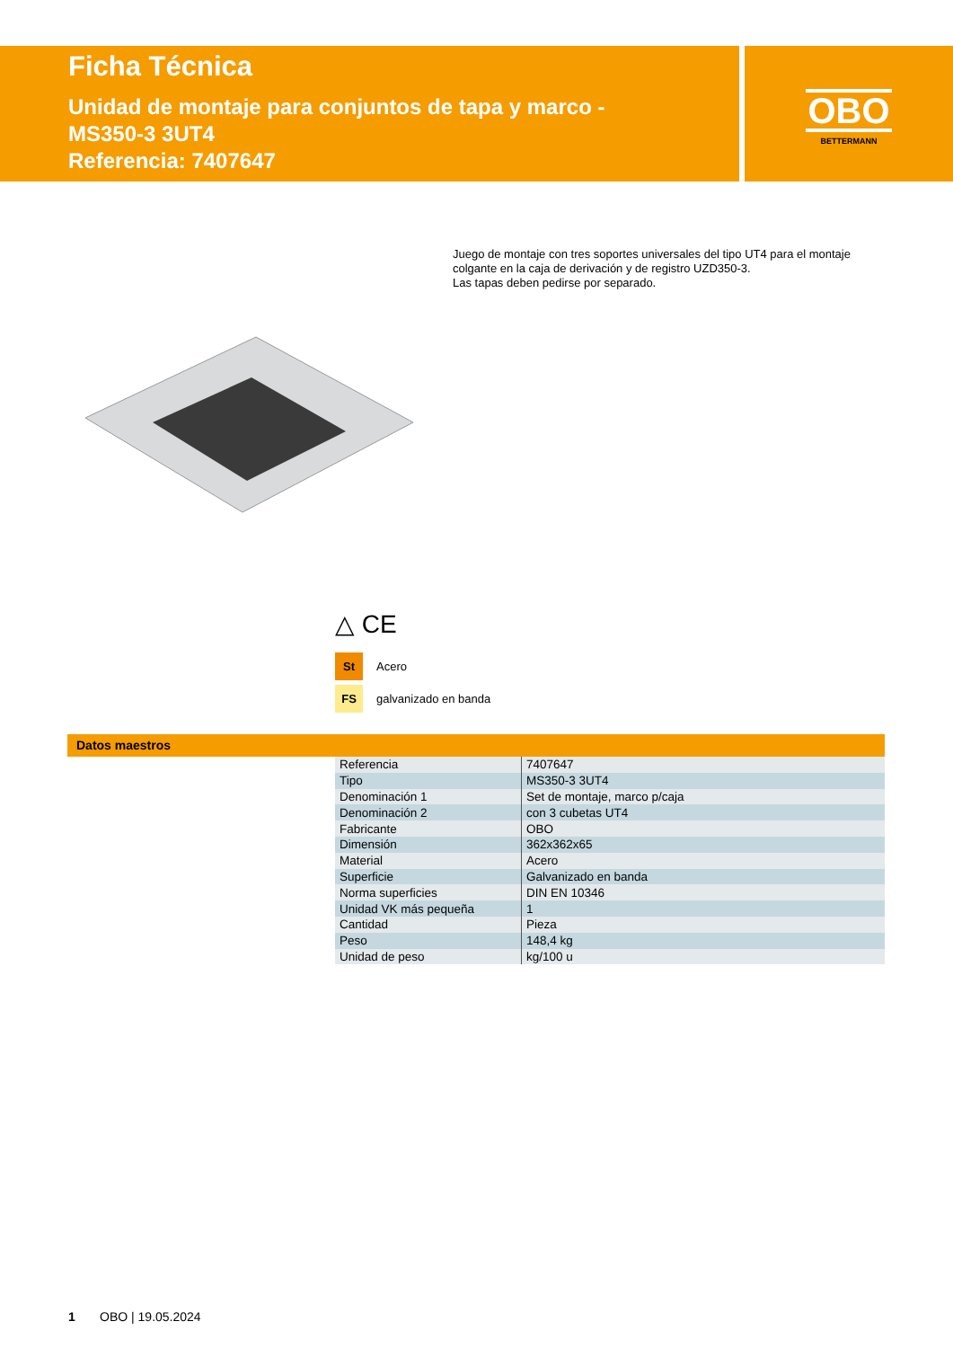Ficha Técnica
Unidad de montaje para conjuntos de tapa y marco -
MS350-3 3UT4
Referencia: 7407647
OBO
BETTERMANN
Juego de montaje con tres soportes universales del tipo UT4 para el montaje colgante en la caja de derivación y de registro UZD350-3.
Las tapas deben pedirse por separado.
△ CE
St Acero
FS galvanizado en banda
Datos maestros
| Referencia | 7407647 |
| Tipo | MS350-3 3UT4 |
| Denominación 1 | Set de montaje, marco p/caja |
| Denominación 2 | con 3 cubetas UT4 |
| Fabricante | OBO |
| Dimensión | 362x362x65 |
| Material | Acero |
| Superficie | Galvanizado en banda |
| Norma superficies | DIN EN 10346 |
| Unidad VK más pequeña | 1 |
| Cantidad | Pieza |
| Peso | 148,4 kg |
| Unidad de peso | kg/100 u |
1 OBO | 19.05.2024